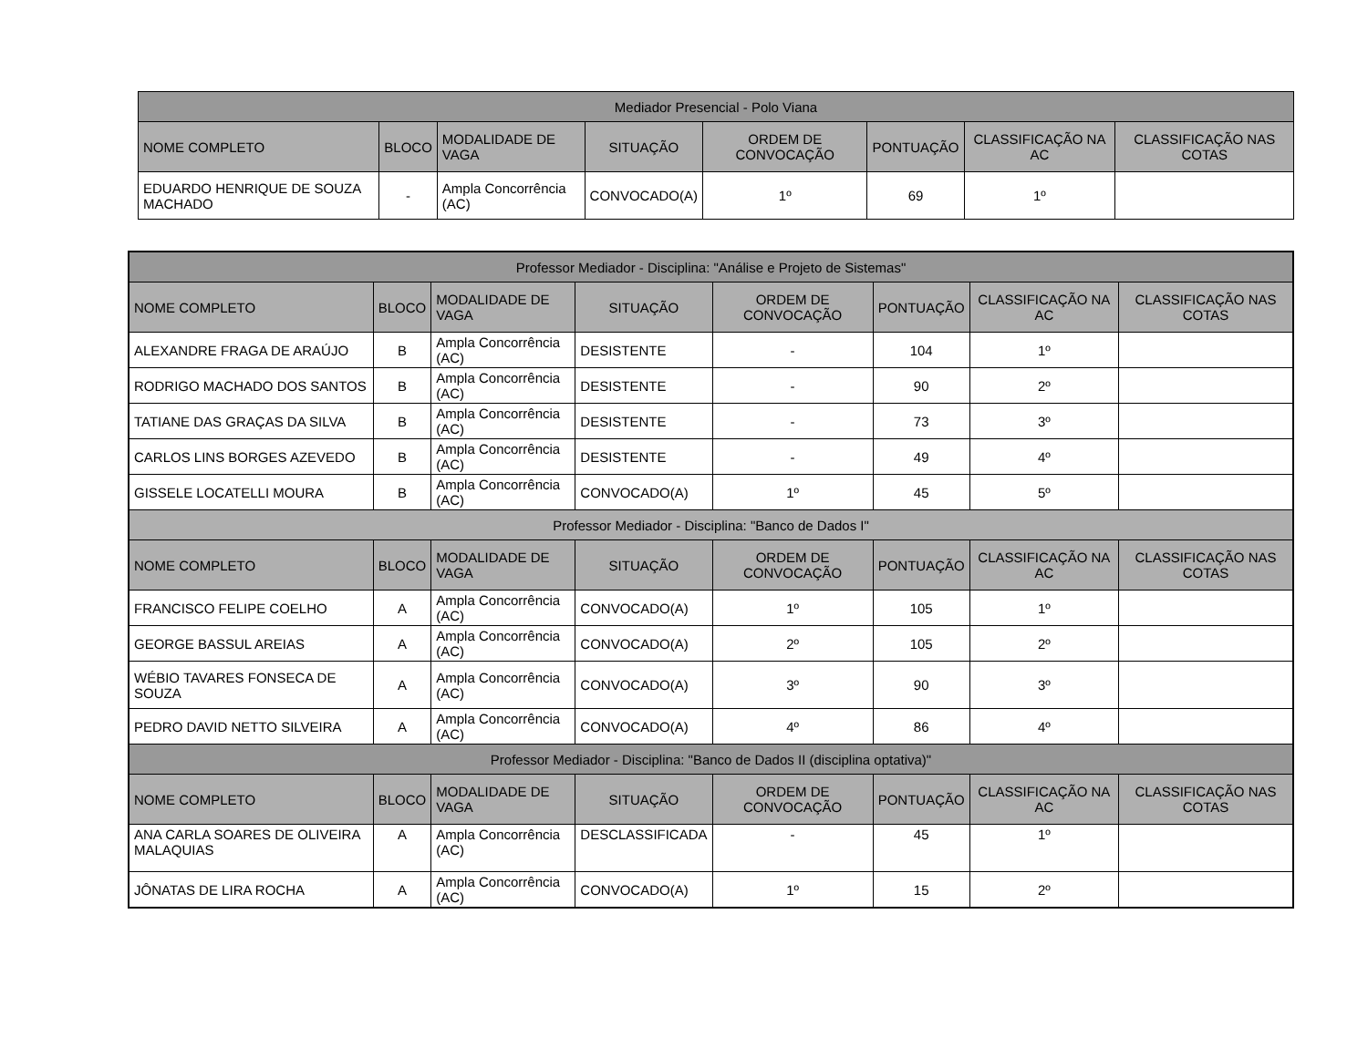| Mediador Presencial - Polo Viana | | | | | | | |
| --- | --- | --- | --- | --- | --- | --- | --- |
| NOME COMPLETO | BLOCO | MODALIDADE DE VAGA | SITUAÇÃO | ORDEM DE CONVOCAÇÃO | PONTUAÇÃO | CLASSIFICAÇÃO NA AC | CLASSIFICAÇÃO NAS COTAS |
| EDUARDO HENRIQUE DE SOUZA MACHADO | - | Ampla Concorrência (AC) | CONVOCADO(A) | 1º | 69 | 1º | |
| Professor Mediador - Disciplina: "Análise e Projeto de Sistemas" | | | | | | | |
| --- | --- | --- | --- | --- | --- | --- | --- |
| NOME COMPLETO | BLOCO | MODALIDADE DE VAGA | SITUAÇÃO | ORDEM DE CONVOCAÇÃO | PONTUAÇÃO | CLASSIFICAÇÃO NA AC | CLASSIFICAÇÃO NAS COTAS |
| ALEXANDRE FRAGA DE ARAÚJO | B | Ampla Concorrência (AC) | DESISTENTE | - | 104 | 1º | |
| RODRIGO MACHADO DOS SANTOS | B | Ampla Concorrência (AC) | DESISTENTE | - | 90 | 2º | |
| TATIANE DAS GRAÇAS DA SILVA | B | Ampla Concorrência (AC) | DESISTENTE | - | 73 | 3º | |
| CARLOS LINS BORGES AZEVEDO | B | Ampla Concorrência (AC) | DESISTENTE | - | 49 | 4º | |
| GISSELE LOCATELLI MOURA | B | Ampla Concorrência (AC) | CONVOCADO(A) | 1º | 45 | 5º | |
| Professor Mediador - Disciplina: "Banco de Dados I" | | | | | | | |
| NOME COMPLETO | BLOCO | MODALIDADE DE VAGA | SITUAÇÃO | ORDEM DE CONVOCAÇÃO | PONTUAÇÃO | CLASSIFICAÇÃO NA AC | CLASSIFICAÇÃO NAS COTAS |
| FRANCISCO FELIPE COELHO | A | Ampla Concorrência (AC) | CONVOCADO(A) | 1º | 105 | 1º | |
| GEORGE BASSUL AREIAS | A | Ampla Concorrência (AC) | CONVOCADO(A) | 2º | 105 | 2º | |
| WÉBIO TAVARES FONSECA DE SOUZA | A | Ampla Concorrência (AC) | CONVOCADO(A) | 3º | 90 | 3º | |
| PEDRO DAVID NETTO SILVEIRA | A | Ampla Concorrência (AC) | CONVOCADO(A) | 4º | 86 | 4º | |
| Professor Mediador - Disciplina: "Banco de Dados II (disciplina optativa)" | | | | | | | |
| NOME COMPLETO | BLOCO | MODALIDADE DE VAGA | SITUAÇÃO | ORDEM DE CONVOCAÇÃO | PONTUAÇÃO | CLASSIFICAÇÃO NA AC | CLASSIFICAÇÃO NAS COTAS |
| ANA CARLA SOARES DE OLIVEIRA MALAQUIAS | A | Ampla Concorrência (AC) | DESCLASSIFICADA | - | 45 | 1º | |
| JÔNATAS DE LIRA ROCHA | A | Ampla Concorrência (AC) | CONVOCADO(A) | 1º | 15 | 2º | |